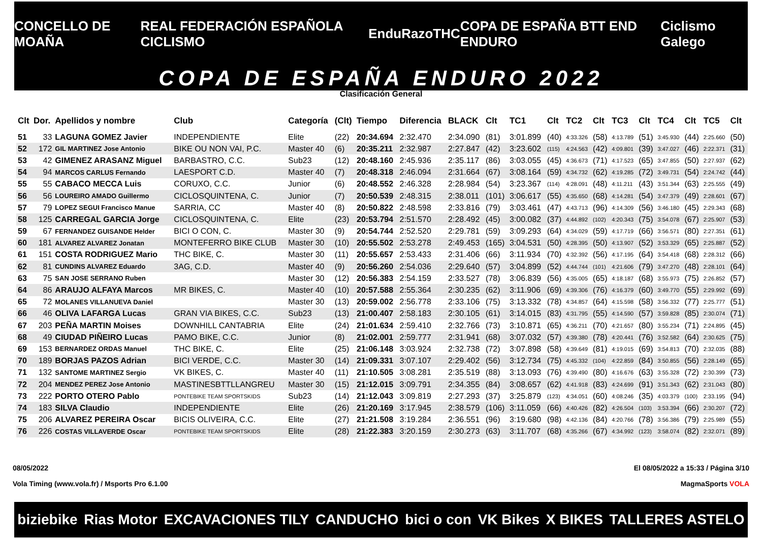CONCELLO DE MOAÑA REAL FEDERACIÓN ESPAÑOLA CICLISMO EnduRazo THC COPA DE ESPAÑA BTT END ENDURO Ciclismo Galego
COPA DE ESPAÑA ENDURO 2022
Clasificación General
| Clt | Dor. | Apellidos y nombre | Club | Categoría | (Clt) | Tiempo | Diferencia | BLACK | Clt | TC1 | Clt | TC2 | Clt | TC3 | Clt | TC4 | Clt | TC5 | Clt |
| --- | --- | --- | --- | --- | --- | --- | --- | --- | --- | --- | --- | --- | --- | --- | --- | --- | --- | --- | --- |
| 51 | 33 | LAGUNA GOMEZ Javier | INDEPENDIENTE | Elite | (22) | 20:34.694 | 2:32.470 | 2:34.090 | (81) | 3:01.899 | (40) | 4:33.326 | (58) | 4:13.789 | (51) | 3:45.930 | (44) | 2:25.660 | (50) |
| 52 | 172 | GIL MARTINEZ Jose Antonio | BIKE OU NON VAI, P.C. | Master 40 | (6) | 20:35.211 | 2:32.987 | 2:27.847 | (42) | 3:23.602 | (115) | 4:24.563 | (42) | 4:09.801 | (39) | 3:47.027 | (46) | 2:22.371 | (31) |
| 53 | 42 | GIMENEZ ARASANZ Miguel | BARBASTRO, C.C. | Sub23 | (12) | 20:48.160 | 2:45.936 | 2:35.117 | (86) | 3:03.055 | (45) | 4:36.673 | (71) | 4:17.523 | (65) | 3:47.855 | (50) | 2:27.937 | (62) |
| 54 | 94 | MARCOS CARLUS Fernando | LAESPORT C.D. | Master 40 | (7) | 20:48.318 | 2:46.094 | 2:31.664 | (67) | 3:08.164 | (59) | 4:34.732 | (62) | 4:19.285 | (72) | 3:49.731 | (54) | 2:24.742 | (44) |
| 55 | 55 | CABACO MECCA Luis | CORUXO, C.C. | Junior | (6) | 20:48.552 | 2:46.328 | 2:28.984 | (54) | 3:23.367 | (114) | 4:28.091 | (48) | 4:11.211 | (43) | 3:51.344 | (63) | 2:25.555 | (49) |
| 56 | 56 | LOUREIRO AMADO Guillermo | CICLOSQUINTENA, C. | Junior | (7) | 20:50.539 | 2:48.315 | 2:38.011 | (101) | 3:06.617 | (55) | 4:35.650 | (68) | 4:14.281 | (54) | 3:47.379 | (49) | 2:28.601 | (67) |
| 57 | 79 | LOPEZ SEGUI Francisco Manue | SARRIA, CC | Master 40 | (8) | 20:50.822 | 2:48.598 | 2:33.816 | (79) | 3:03.461 | (47) | 4:43.713 | (96) | 4:14.309 | (56) | 3:46.180 | (45) | 2:29.343 | (68) |
| 58 | 125 | CARREGAL GARCIA Jorge | CICLOSQUINTENA, C. | Elite | (23) | 20:53.794 | 2:51.570 | 2:28.492 | (45) | 3:00.082 | (37) | 4:44.892 | (102) | 4:20.343 | (75) | 3:54.078 | (67) | 2:25.907 | (53) |
| 59 | 67 | FERNANDEZ GUISANDE Helder | BICI O CON, C. | Master 30 | (9) | 20:54.744 | 2:52.520 | 2:29.781 | (59) | 3:09.293 | (64) | 4:34.029 | (59) | 4:17.719 | (66) | 3:56.571 | (80) | 2:27.351 | (61) |
| 60 | 181 | ALVAREZ ALVAREZ Jonatan | MONTEFERRO BIKE CLUB | Master 30 | (10) | 20:55.502 | 2:53.278 | 2:49.453 | (165) | 3:04.531 | (50) | 4:28.395 | (50) | 4:13.907 | (52) | 3:53.329 | (65) | 2:25.887 | (52) |
| 61 | 151 | COSTA RODRIGUEZ Mario | THC BIKE, C. | Master 30 | (11) | 20:55.657 | 2:53.433 | 2:31.406 | (66) | 3:11.934 | (70) | 4:32.392 | (56) | 4:17.195 | (64) | 3:54.418 | (68) | 2:28.312 | (66) |
| 62 | 81 | CUNDINS ALVAREZ Eduardo | 3AG, C.D. | Master 40 | (9) | 20:56.260 | 2:54.036 | 2:29.640 | (57) | 3:04.899 | (52) | 4:44.744 | (101) | 4:21.606 | (79) | 3:47.270 | (48) | 2:28.101 | (64) |
| 63 | 75 | SAN JOSE SERRANO Ruben | | Master 30 | (12) | 20:56.383 | 2:54.159 | 2:33.527 | (78) | 3:06.839 | (56) | 4:35.005 | (65) | 4:18.187 | (68) | 3:55.973 | (75) | 2:26.852 | (57) |
| 64 | 86 | ARAUJO ALFAYA Marcos | MR BIKES, C. | Master 40 | (10) | 20:57.588 | 2:55.364 | 2:30.235 | (62) | 3:11.906 | (69) | 4:39.306 | (76) | 4:16.379 | (60) | 3:49.770 | (55) | 2:29.992 | (69) |
| 65 | 72 | MOLANES VILLANUEVA Daniel | | Master 30 | (13) | 20:59.002 | 2:56.778 | 2:33.106 | (75) | 3:13.332 | (78) | 4:34.857 | (64) | 4:15.598 | (58) | 3:56.332 | (77) | 2:25.777 | (51) |
| 66 | 46 | OLIVA LAFARGA Lucas | GRAN VIA BIKES, C.C. | Sub23 | (13) | 21:00.407 | 2:58.183 | 2:30.105 | (61) | 3:14.015 | (83) | 4:31.795 | (55) | 4:14.590 | (57) | 3:59.828 | (85) | 2:30.074 | (71) |
| 67 | 203 | PEÑA MARTIN Moises | DOWNHILL CANTABRIA | Elite | (24) | 21:01.634 | 2:59.410 | 2:32.766 | (73) | 3:10.871 | (65) | 4:36.211 | (70) | 4:21.657 | (80) | 3:55.234 | (71) | 2:24.895 | (45) |
| 68 | 49 | CIUDAD PIÑEIRO Lucas | PAMO BIKE, C.C. | Junior | (8) | 21:02.001 | 2:59.777 | 2:31.941 | (68) | 3:07.032 | (57) | 4:39.380 | (78) | 4:20.441 | (76) | 3:52.582 | (64) | 2:30.625 | (75) |
| 69 | 153 | BERNARDEZ ORDAS Manuel | THC BIKE, C. | Elite | (25) | 21:06.148 | 3:03.924 | 2:32.738 | (72) | 3:07.898 | (58) | 4:39.649 | (81) | 4:19.015 | (69) | 3:54.813 | (70) | 2:32.035 | (88) |
| 70 | 189 | BORJAS PAZOS Adrian | BICI VERDE, C.C. | Master 30 | (14) | 21:09.331 | 3:07.107 | 2:29.402 | (56) | 3:12.734 | (75) | 4:45.332 | (104) | 4:22.859 | (84) | 3:50.855 | (56) | 2:28.149 | (65) |
| 71 | 132 | SANTOME MARTINEZ Sergio | VK BIKES, C. | Master 40 | (11) | 21:10.505 | 3:08.281 | 2:35.519 | (88) | 3:13.093 | (76) | 4:39.490 | (80) | 4:16.676 | (63) | 3:55.328 | (72) | 2:30.399 | (73) |
| 72 | 204 | MENDEZ PEREZ Jose Antonio | MASTINESBTTLLANGREU | Master 30 | (15) | 21:12.015 | 3:09.791 | 2:34.355 | (84) | 3:08.657 | (62) | 4:41.918 | (83) | 4:24.699 | (91) | 3:51.343 | (62) | 2:31.043 | (80) |
| 73 | 222 | PORTO OTERO Pablo | PONTEBIKE TEAM SPORTSKIDS | Sub23 | (14) | 21:12.043 | 3:09.819 | 2:27.293 | (37) | 3:25.879 | (123) | 4:34.051 | (60) | 4:08.246 | (35) | 4:03.379 | (100) | 2:33.195 | (94) |
| 74 | 183 | SILVA Claudio | INDEPENDIENTE | Elite | (26) | 21:20.169 | 3:17.945 | 2:38.579 | (106) | 3:11.059 | (66) | 4:40.426 | (82) | 4:26.504 | (103) | 3:53.394 | (66) | 2:30.207 | (72) |
| 75 | 206 | ALVAREZ PEREIRA Oscar | BICIS OLIVEIRA, C.C. | Elite | (27) | 21:21.508 | 3:19.284 | 2:36.551 | (96) | 3:19.680 | (98) | 4:42.136 | (84) | 4:20.766 | (78) | 3:56.386 | (79) | 2:25.989 | (55) |
| 76 | 226 | COSTAS VILLAVERDE Oscar | PONTEBIKE TEAM SPORTSKIDS | Elite | (28) | 21:22.383 | 3:20.159 | 2:30.273 | (63) | 3:11.707 | (68) | 4:35.266 | (67) | 4:34.992 | (123) | 3:58.074 | (82) | 2:32.071 | (89) |
08/05/2022 El 08/05/2022 a 15:33 / Página 3/10
Vola Timing (www.vola.fr) / Msports Pro 6.1.00 MagmaSports VOLA
biziebike Rias Motor EXCAVACIONES TILY CANDUCHO bici o con VK Bikes X BIKES TALLERES ASTELO